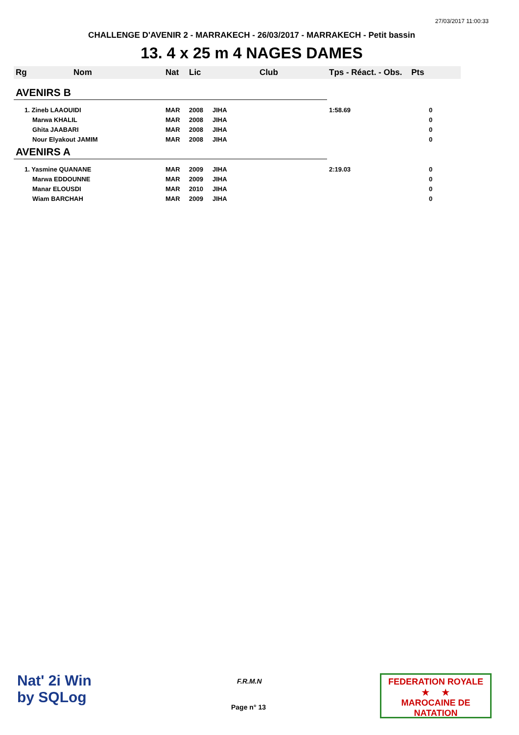27/03/2017 11:00:33
CHALLENGE D'AVENIR 2 - MARRAKECH - 26/03/2017 - MARRAKECH - Petit bassin
13. 4 x 25 m 4 NAGES DAMES
| Rg | Nom | Nat | Lic | Club | Tps - Réact. - Obs. | Pts |
| --- | --- | --- | --- | --- | --- | --- |
| AVENIRS B | | | | | | |
| 1. Zineb LAAOUIDI | | MAR | 2008 | JIHA | 1:58.69 | 0 |
| Marwa KHALIL | | MAR | 2008 | JIHA | | 0 |
| Ghita JAABARI | | MAR | 2008 | JIHA | | 0 |
| Nour Elyakout JAMIM | | MAR | 2008 | JIHA | | 0 |
| AVENIRS A | | | | | | |
| 1. Yasmine QUANANE | | MAR | 2009 | JIHA | 2:19.03 | 0 |
| Marwa EDDOUNNE | | MAR | 2009 | JIHA | | 0 |
| Manar ELOUSDI | | MAR | 2010 | JIHA | | 0 |
| Wiam BARCHAH | | MAR | 2009 | JIHA | | 0 |
Nat' 2i Win
by SQLog
F.R.M.N
Page n° 13
FEDERATION ROYALE
★ ★
MAROCAINE DE NATATION